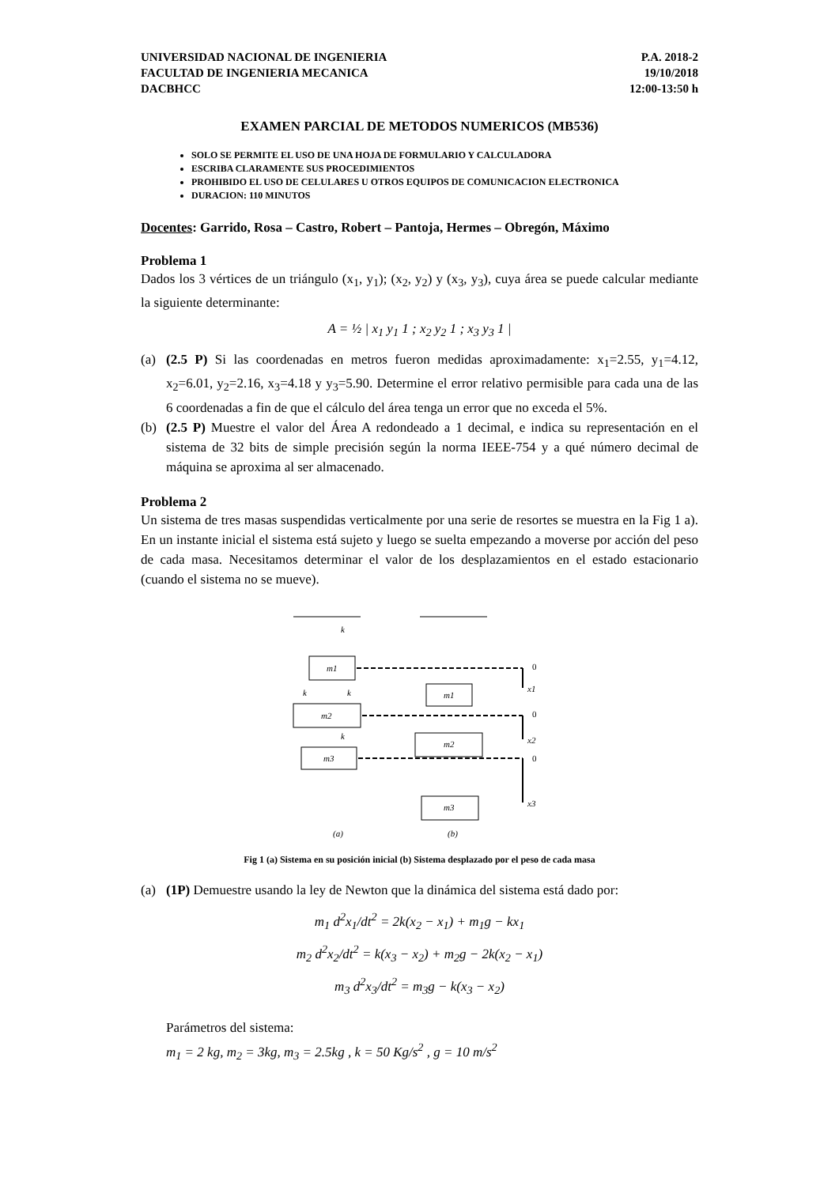UNIVERSIDAD NACIONAL DE INGENIERIA
FACULTAD DE INGENIERIA MECANICA
DACBHCC
P.A. 2018-2
19/10/2018
12:00-13:50 h
EXAMEN PARCIAL DE METODOS NUMERICOS (MB536)
SOLO SE PERMITE EL USO DE UNA HOJA DE FORMULARIO Y CALCULADORA
ESCRIBA CLARAMENTE SUS PROCEDIMIENTOS
PROHIBIDO EL USO DE CELULARES U OTROS EQUIPOS DE COMUNICACION ELECTRONICA
DURACION: 110 MINUTOS
Docentes: Garrido, Rosa – Castro, Robert – Pantoja, Hermes – Obregón, Máximo
Problema 1
Dados los 3 vértices de un triángulo (x<sub>1</sub>, y<sub>1</sub>); (x<sub>2</sub>, y<sub>2</sub>) y (x<sub>3</sub>, y<sub>3</sub>), cuya área se puede calcular mediante la siguiente determinante:
A = ½ | x<sub>1</sub> y<sub>1</sub> 1 ; x<sub>2</sub> y<sub>2</sub> 1 ; x<sub>3</sub> y<sub>3</sub> 1 |
(a) (2.5 P) Si las coordenadas en metros fueron medidas aproximadamente: x<sub>1</sub>=2.55, y<sub>1</sub>=4.12, x<sub>2</sub>=6.01, y<sub>2</sub>=2.16, x<sub>3</sub>=4.18 y y<sub>3</sub>=5.90. Determine el error relativo permisible para cada una de las 6 coordenadas a fin de que el cálculo del área tenga un error que no exceda el 5%.
(b) (2.5 P) Muestre el valor del Área A redondeado a 1 decimal, e indica su representación en el sistema de 32 bits de simple precisión según la norma IEEE-754 y a qué número decimal de máquina se aproxima al ser almacenado.
Problema 2
Un sistema de tres masas suspendidas verticalmente por una serie de resortes se muestra en la Fig 1 a). En un instante inicial el sistema está sujeto y luego se suelta empezando a moverse por acción del peso de cada masa. Necesitamos determinar el valor de los desplazamientos en el estado estacionario (cuando el sistema no se mueve).
m1
m2
m3
m1
m2
m3
0
0
0
x1
x2
x3
k
k
k
k
(a)
(b)
Fig 1 (a) Sistema en su posición inicial (b) Sistema desplazado por el peso de cada masa
(a) (1P) Demuestre usando la ley de Newton que la dinámica del sistema está dado por:
m<sub>1</sub> d<sup>2</sup>x<sub>1</sub>/dt<sup>2</sup> = 2k(x<sub>2</sub> − x<sub>1</sub>) + m<sub>1</sub>g − kx<sub>1</sub>
m<sub>2</sub> d<sup>2</sup>x<sub>2</sub>/dt<sup>2</sup> = k(x<sub>3</sub> − x<sub>2</sub>) + m<sub>2</sub>g − 2k(x<sub>2</sub> − x<sub>1</sub>)
m<sub>3</sub> d<sup>2</sup>x<sub>3</sub>/dt<sup>2</sup> = m<sub>3</sub>g − k(x<sub>3</sub> − x<sub>2</sub>)
Parámetros del sistema:
m<sub>1</sub> = 2 kg, m<sub>2</sub> = 3kg, m<sub>3</sub> = 2.5kg , k = 50 Kg/s<sup>2</sup> , g = 10 m/s<sup>2</sup>